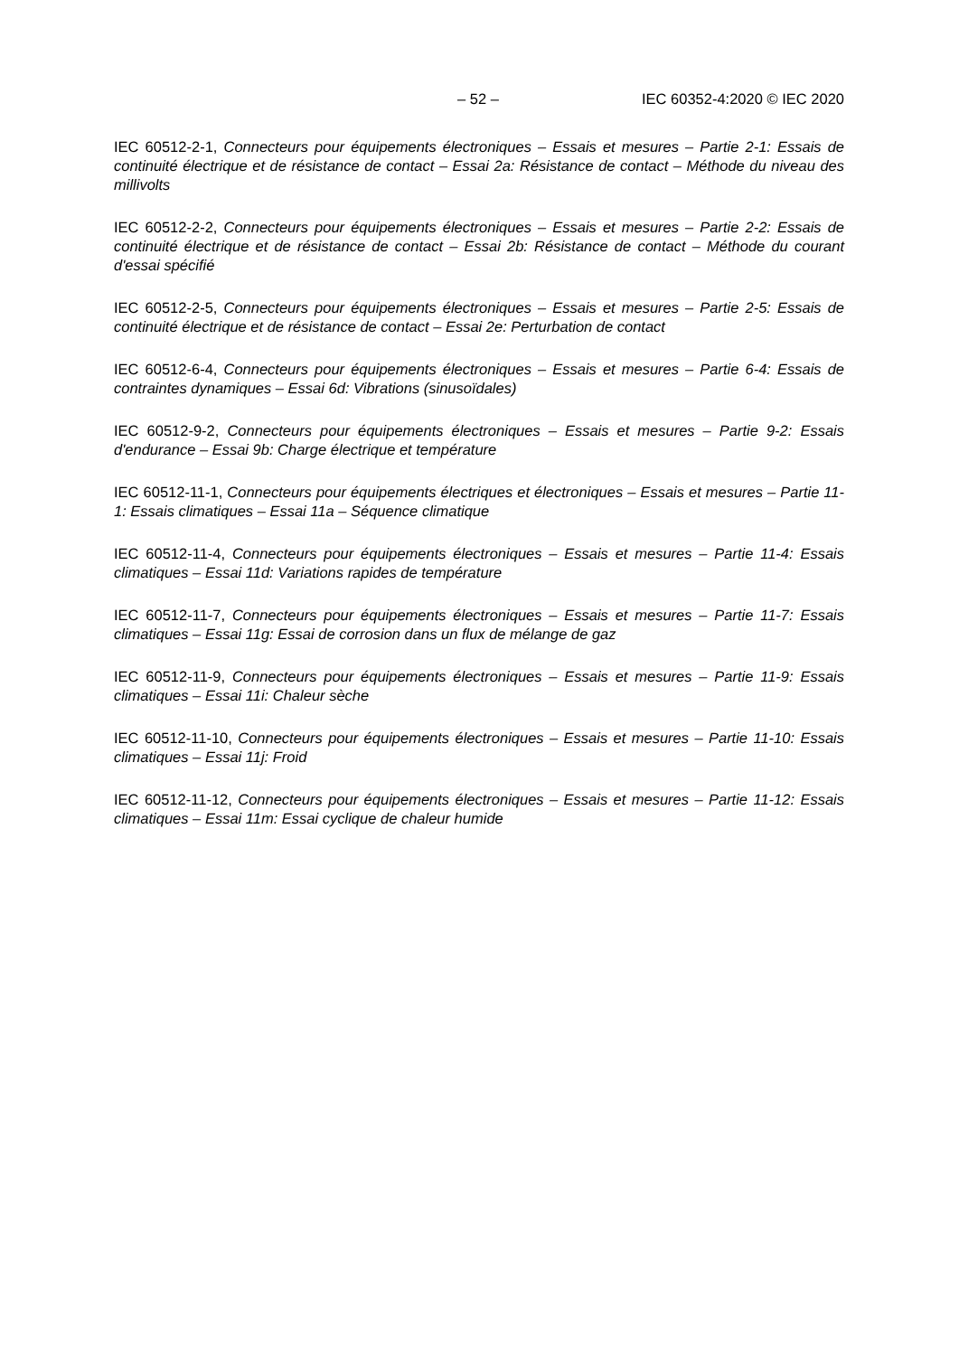– 52 – IEC 60352-4:2020 © IEC 2020
IEC 60512-2-1, Connecteurs pour équipements électroniques – Essais et mesures – Partie 2-1: Essais de continuité électrique et de résistance de contact – Essai 2a: Résistance de contact – Méthode du niveau des millivolts
IEC 60512-2-2, Connecteurs pour équipements électroniques – Essais et mesures – Partie 2-2: Essais de continuité électrique et de résistance de contact – Essai 2b: Résistance de contact – Méthode du courant d'essai spécifié
IEC 60512-2-5, Connecteurs pour équipements électroniques – Essais et mesures – Partie 2-5: Essais de continuité électrique et de résistance de contact – Essai 2e: Perturbation de contact
IEC 60512-6-4, Connecteurs pour équipements électroniques – Essais et mesures – Partie 6-4: Essais de contraintes dynamiques – Essai 6d: Vibrations (sinusoïdales)
IEC 60512-9-2, Connecteurs pour équipements électroniques – Essais et mesures – Partie 9-2: Essais d'endurance – Essai 9b: Charge électrique et température
IEC 60512-11-1, Connecteurs pour équipements électriques et électroniques – Essais et mesures – Partie 11-1: Essais climatiques – Essai 11a – Séquence climatique
IEC 60512-11-4, Connecteurs pour équipements électroniques – Essais et mesures – Partie 11-4: Essais climatiques – Essai 11d: Variations rapides de température
IEC 60512-11-7, Connecteurs pour équipements électroniques – Essais et mesures – Partie 11-7: Essais climatiques – Essai 11g: Essai de corrosion dans un flux de mélange de gaz
IEC 60512-11-9, Connecteurs pour équipements électroniques – Essais et mesures – Partie 11-9: Essais climatiques – Essai 11i: Chaleur sèche
IEC 60512-11-10, Connecteurs pour équipements électroniques – Essais et mesures – Partie 11-10: Essais climatiques – Essai 11j: Froid
IEC 60512-11-12, Connecteurs pour équipements électroniques – Essais et mesures – Partie 11-12: Essais climatiques – Essai 11m: Essai cyclique de chaleur humide